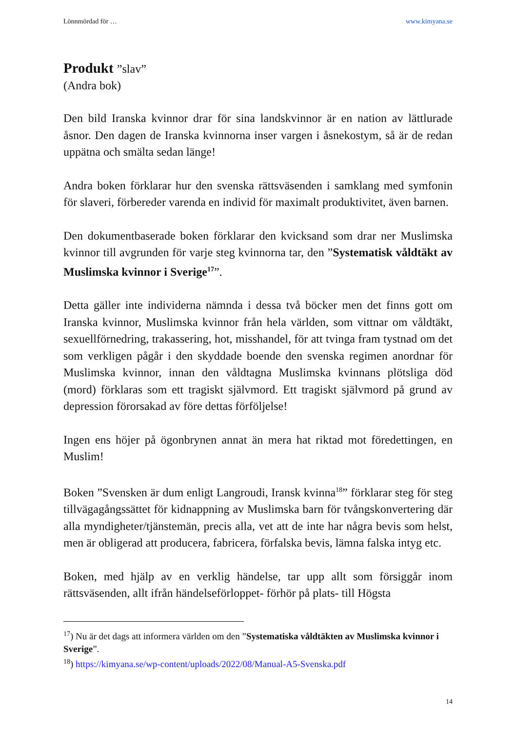Lönnmördad för … www.kimyana.se
Produkt ”slav”
(Andra bok)
Den bild Iranska kvinnor drar för sina landskvinnor är en nation av lättlurade åsnor. Den dagen de Iranska kvinnorna inser vargen i åsnekostym, så är de redan uppätna och smälta sedan länge!
Andra boken förklarar hur den svenska rättsväsenden i samklang med symfonin för slaveri, förbereder varenda en individ för maximalt produktivitet, även barnen.
Den dokumentbaserade boken förklarar den kvicksand som drar ner Muslimska kvinnor till avgrunden för varje steg kvinnorna tar, den ”Systematisk våldtäkt av Muslimska kvinnor i Sverige<sup>17</sup>”.
Detta gäller inte individerna nämnda i dessa två böcker men det finns gott om Iranska kvinnor, Muslimska kvinnor från hela världen, som vittnar om våldtäkt, sexuellförnedring, trakassering, hot, misshandel, för att tvinga fram tystnad om det som verkligen pågår i den skyddade boende den svenska regimen anordnar för Muslimska kvinnor, innan den våldtagna Muslimska kvinnans plötsliga död (mord) förklaras som ett tragiskt självmord. Ett tragiskt självmord på grund av depression förorsakad av före dettas förföljelse!
Ingen ens höjer på ögonbrynen annat än mera hat riktad mot föredettingen, en Muslim!
Boken ”Svensken är dum enligt Langroudi, Iransk kvinna<sup>18</sup>” förklarar steg för steg tillvägagångssättet för kidnappning av Muslimska barn för tvångskonvertering där alla myndigheter/tjänstemän, precis alla, vet att de inte har några bevis som helst, men är obligerad att producera, fabricera, förfalska bevis, lämna falska intyg etc.
Boken, med hjälp av en verklig händelse, tar upp allt som försiggår inom rättsväsenden, allt ifrån händelseförloppet- förhör på plats- till Högsta
<sup>17</sup>) Nu är det dags att informera världen om den ”Systematiska våldtäkten av Muslimska kvinnor i Sverige”.
<sup>18</sup>) https://kimyana.se/wp-content/uploads/2022/08/Manual-A5-Svenska.pdf
14